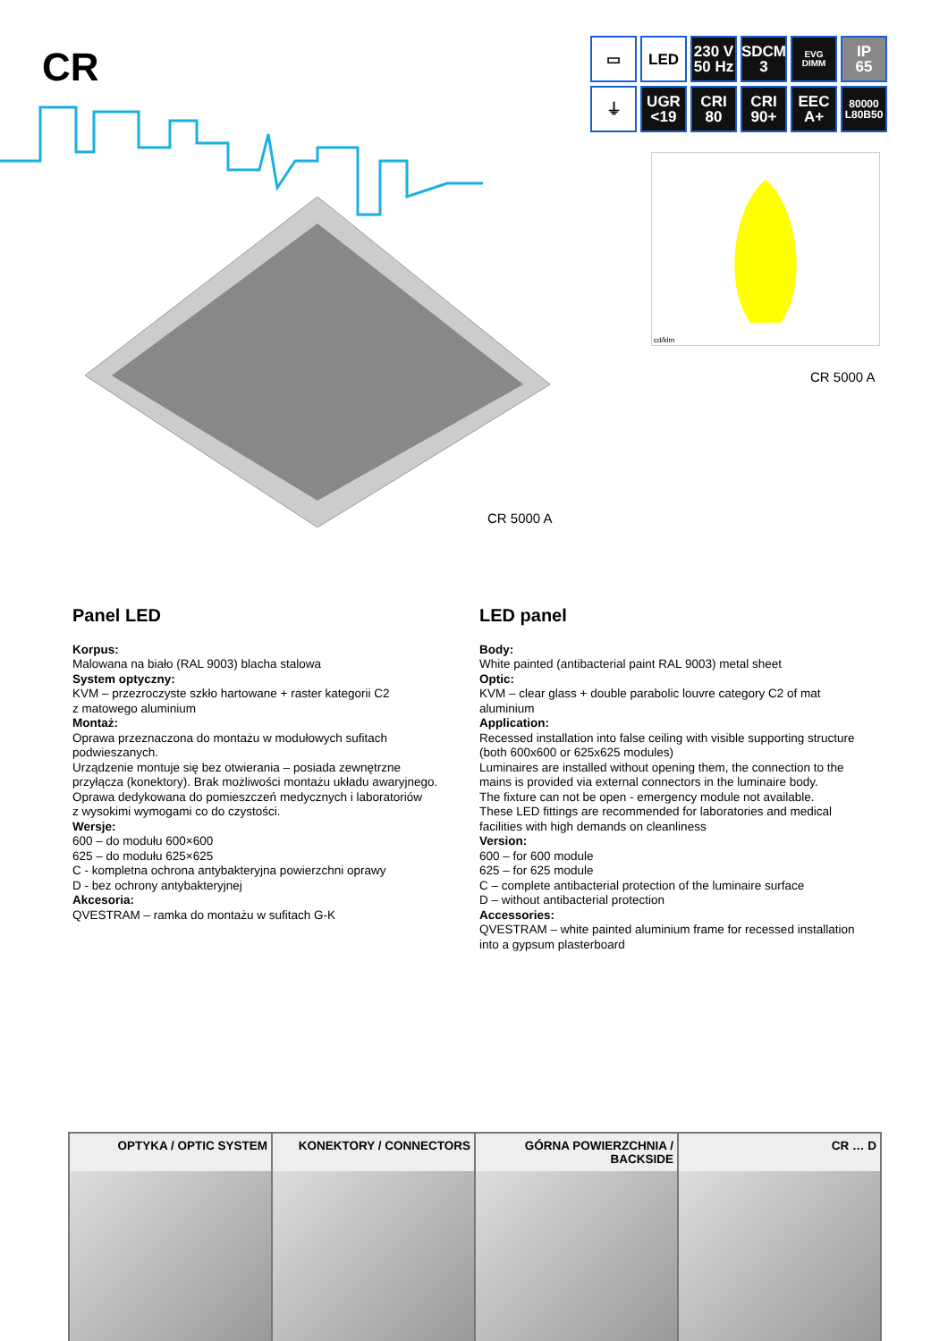CR
▭
LED
230 V
50 Hz
SDCM
3
EVG DIMM
IP
65
⏚
UGR
<19
CRI
80
CRI
90+
EEC
A+
80000
L80B50
cd/klm
CR 5000 A
CR 5000 A
Panel LED
Korpus:
Malowana na biało (RAL 9003) blacha stalowa
System optyczny:
KVM – przezroczyste szkło hartowane + raster kategorii C2
z matowego aluminium
Montaż:
Oprawa przeznaczona do montażu w modułowych sufitach
podwieszanych.
Urządzenie montuje się bez otwierania – posiada zewnętrzne
przyłącza (konektory). Brak możliwości montażu układu awaryjnego.
Oprawa dedykowana do pomieszczeń medycznych i laboratoriów
z wysokimi wymogami co do czystości.
Wersje:
600 – do modułu 600×600
625 – do modułu 625×625
C - kompletna ochrona antybakteryjna powierzchni oprawy
D - bez ochrony antybakteryjnej
Akcesoria:
QVESTRAM – ramka do montażu w sufitach G-K
LED panel
Body:
White painted (antibacterial paint RAL 9003) metal sheet
Optic:
KVM – clear glass + double parabolic louvre category C2 of mat
aluminium
Application:
Recessed installation into false ceiling with visible supporting structure
(both 600x600 or 625x625 modules)
Luminaires are installed without opening them, the connection to the
mains is provided via external connectors in the luminaire body.
The fixture can not be open - emergency module not available.
These LED fittings are recommended for laboratories and medical
facilities with high demands on cleanliness
Version:
600 – for 600 module
625 – for 625 module
C – complete antibacterial protection of the luminaire surface
D – without antibacterial protection
Accessories:
QVESTRAM – white painted aluminium frame for recessed installation
into a gypsum plasterboard
| OPTYKA / OPTIC SYSTEM | KONEKTORY / CONNECTORS | GÓRNA POWIERZCHNIA / BACKSIDE | CR … D |
| --- | --- | --- | --- |